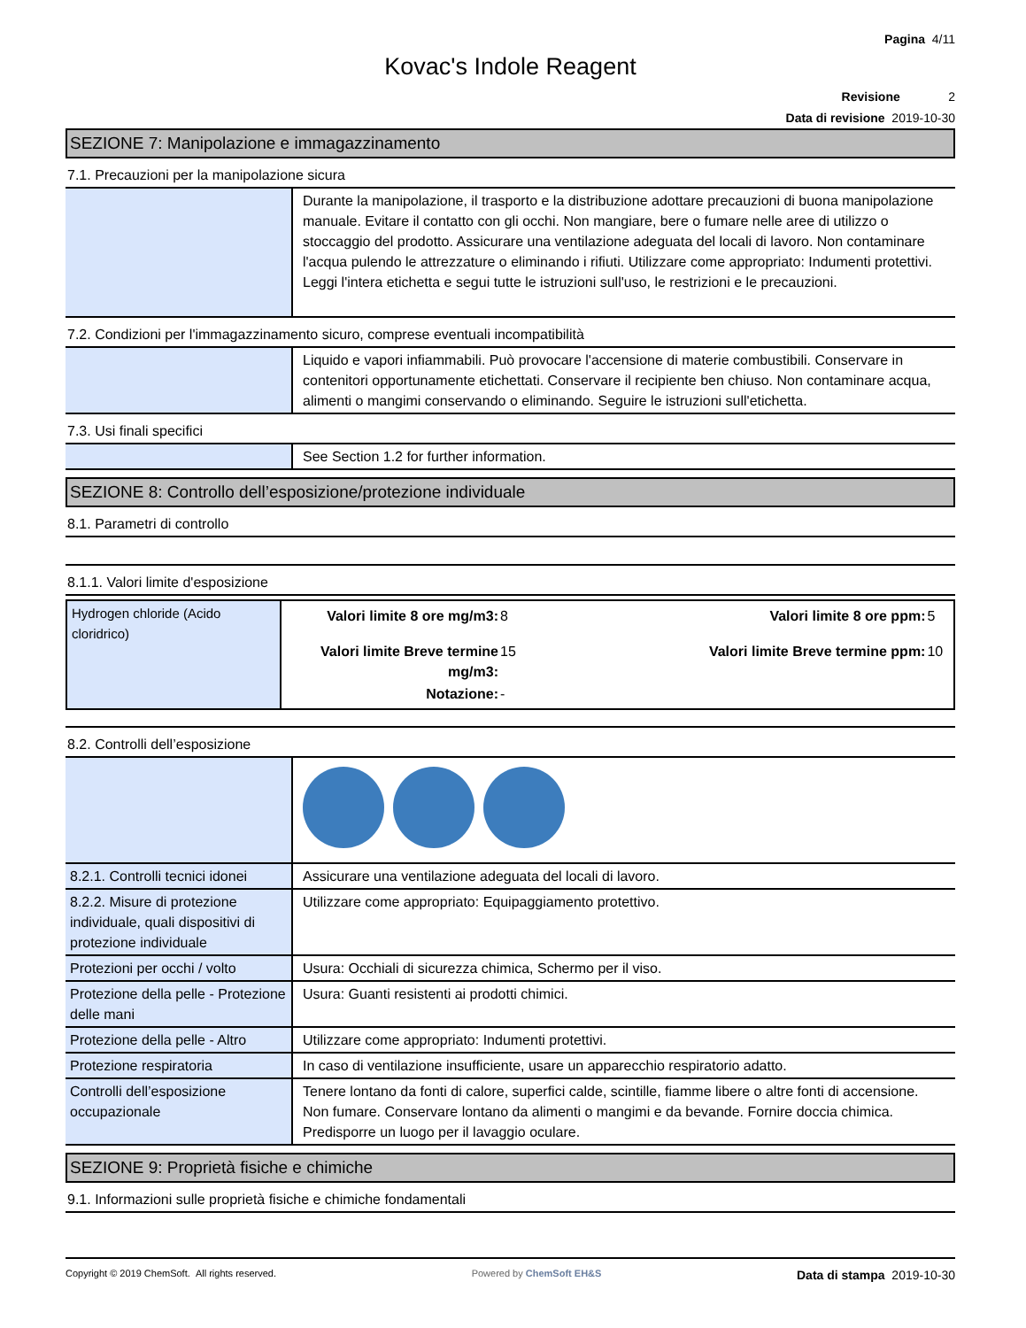Pagina 4/11
Kovac's Indole Reagent
Revisione 2
Data di revisione 2019-10-30
SEZIONE 7: Manipolazione e immagazzinamento
7.1. Precauzioni per la manipolazione sicura
| | Durante la manipolazione, il trasporto e la distribuzione adottare precauzioni di buona manipolazione manuale. Evitare il contatto con gli occhi. Non mangiare, bere o fumare nelle aree di utilizzo o stoccaggio del prodotto. Assicurare una ventilazione adeguata del locali di lavoro. Non contaminare l'acqua pulendo le attrezzature o eliminando i rifiuti. Utilizzare come appropriato: Indumenti protettivi. Leggi l'intera etichetta e segui tutte le istruzioni sull'uso, le restrizioni e le precauzioni. |
7.2. Condizioni per l'immagazzinamento sicuro, comprese eventuali incompatibilità
| | Liquido e vapori infiammabili. Può provocare l'accensione di materie combustibili. Conservare in contenitori opportunamente etichettati. Conservare il recipiente ben chiuso. Non contaminare acqua, alimenti o mangimi conservando o eliminando. Seguire le istruzioni sull'etichetta. |
7.3. Usi finali specifici
| | See Section 1.2 for further information. |
SEZIONE 8: Controllo dell’esposizione/protezione individuale
8.1. Parametri di controllo
8.1.1. Valori limite d'esposizione
| Hydrogen chloride (Acido cloridrico) | / Valori limite 8 ore mg/m3: / 8 / Valori limite 8 ore ppm: / 5 / / Valori limite Breve termine mg/m3: / 15 / Valori limite Breve termine ppm: / 10 / / Notazione: / - / / / |
8.2. Controlli dell’esposizione
| 8.2.1. Controlli tecnici idonei | Assicurare una ventilazione adeguata del locali di lavoro. |
| 8.2.2. Misure di protezione individuale, quali dispositivi di protezione individuale | Utilizzare come appropriato: Equipaggiamento protettivo. |
| Protezioni per occhi / volto | Usura: Occhiali di sicurezza chimica, Schermo per il viso. |
| Protezione della pelle - Protezione delle mani | Usura: Guanti resistenti ai prodotti chimici. |
| Protezione della pelle - Altro | Utilizzare come appropriato: Indumenti protettivi. |
| Protezione respiratoria | In caso di ventilazione insufficiente, usare un apparecchio respiratorio adatto. |
| Controlli dell’esposizione occupazionale | Tenere lontano da fonti di calore, superfici calde, scintille, fiamme libere o altre fonti di accensione. Non fumare. Conservare lontano da alimenti o mangimi e da bevande. Fornire doccia chimica. Predisporre un luogo per il lavaggio oculare. |
SEZIONE 9: Proprietà fisiche e chimiche
9.1. Informazioni sulle proprietà fisiche e chimiche fondamentali
Copyright © 2019 ChemSoft. All rights reserved. Powered by ChemSoft EH&S Data di stampa 2019-10-30